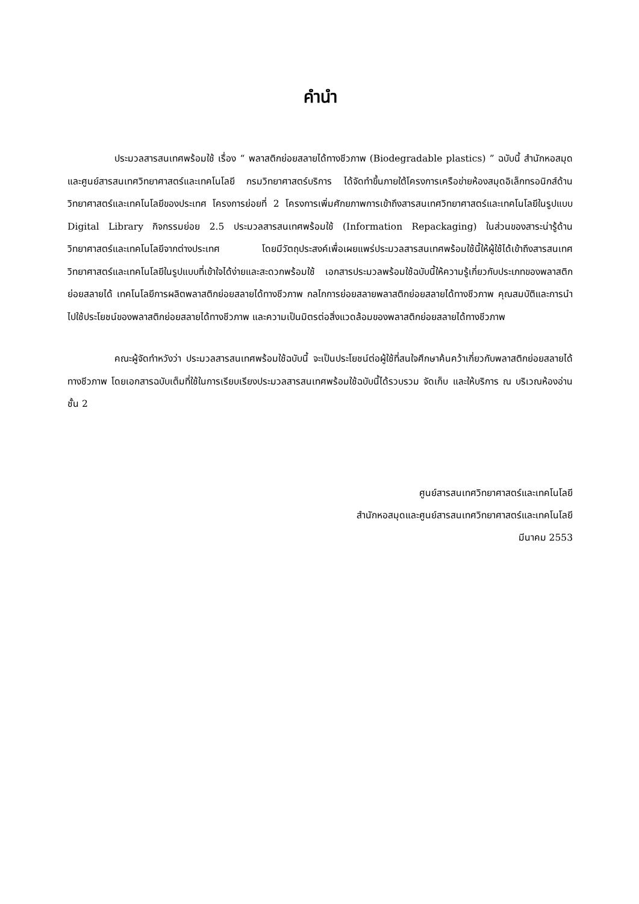คำนำ
ประมวลสารสนเทศพร้อมใช้ เรื่อง “ พลาสติกย่อยสลายได้ทางชีวภาพ (Biodegradable plastics) ” ฉบับนี้ สำนักหอสมุดและศูนย์สารสนเทศวิทยาศาสตร์และเทคโนโลยี กรมวิทยาศาสตร์บริการ ได้จัดทำขึ้นภายใต้โครงการเครือข่ายห้องสมุดอิเล็กทรอนิกส์ด้านวิทยาศาสตร์และเทคโนโลยีของประเทศ โครงการย่อยที่ 2 โครงการเพิ่มศักยภาพการเข้าถึงสารสนเทศวิทยาศาสตร์และเทคโนโลยีในรูปแบบ Digital Library กิจกรรมย่อย 2.5 ประมวลสารสนเทศพร้อมใช้ (Information Repackaging) ในส่วนของสาระน่ารู้ด้านวิทยาศาสตร์และเทคโนโลยีจากต่างประเทศ โดยมีวัตถุประสงค์เพื่อเผยแพร่ประมวลสารสนเทศพร้อมใช้นี้ให้ผู้ใช้ได้เข้าถึงสารสนเทศวิทยาศาสตร์และเทคโนโลยีในรูปแบบที่เข้าใจได้ง่ายและสะดวกพร้อมใช้ เอกสารประมวลพร้อมใช้ฉบับนี้ให้ความรู้เกี่ยวกับประเภทของพลาสติกย่อยสลายได้ เทคโนโลยีการผลิตพลาสติกย่อยสลายได้ทางชีวภาพ กลไกการย่อยสลายพลาสติกย่อยสลายได้ทางชีวภาพ คุณสมบัติและการนำไปใช้ประโยชน์ของพลาสติกย่อยสลายได้ทางชีวภาพ และความเป็นมิตรต่อสิ่งแวดล้อมของพลาสติกย่อยสลายได้ทางชีวภาพ
คณะผู้จัดทำหวังว่า ประมวลสารสนเทศพร้อมใช้ฉบับนี้ จะเป็นประโยชน์ต่อผู้ใช้ที่สนใจศึกษาค้นคว้าเกี่ยวกับพลาสติกย่อยสลายได้ทางชีวภาพ โดยเอกสารฉบับเต็มที่ใช้ในการเรียบเรียงประมวลสารสนเทศพร้อมใช้ฉบับนี้ได้รวบรวม จัดเก็บ และให้บริการ ณ บริเวณห้องอ่านชั้น 2
ศูนย์สารสนเทศวิทยาศาสตร์และเทคโนโลยี
สำนักหอสมุดและศูนย์สารสนเทศวิทยาศาสตร์และเทคโนโลยี
มีนาคม 2553